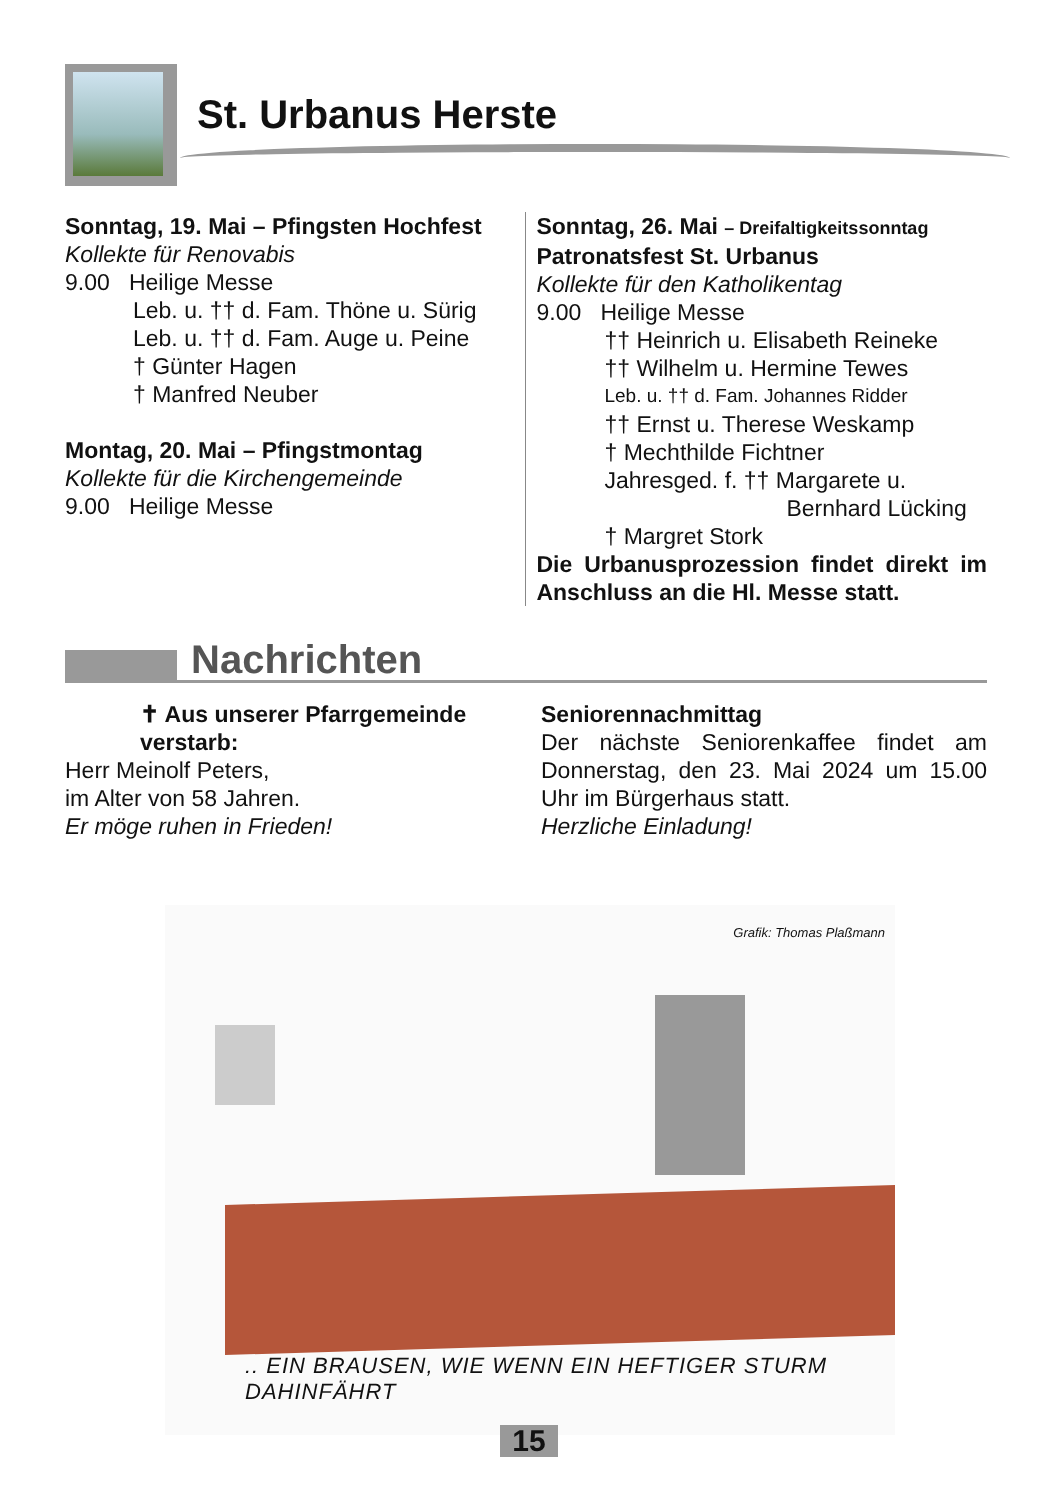St. Urbanus Herste
Sonntag, 19. Mai – Pfingsten Hochfest
Kollekte für Renovabis
9.00 Heilige Messe
Leb. u. †† d. Fam. Thöne u. Sürig
Leb. u. †† d. Fam. Auge u. Peine
† Günter Hagen
† Manfred Neuber
Montag, 20. Mai – Pfingstmontag
Kollekte für die Kirchengemeinde
9.00 Heilige Messe
Sonntag, 26. Mai – Dreifaltigkeitssonntag
Patronatsfest St. Urbanus
Kollekte für den Katholikentag
9.00 Heilige Messe
†† Heinrich u. Elisabeth Reineke
†† Wilhelm u. Hermine Tewes
Leb. u. †† d. Fam. Johannes Ridder
†† Ernst u. Therese Weskamp
† Mechthilde Fichtner
Jahresged. f. †† Margarete u.
Bernhard Lücking
† Margret Stork
Die Urbanusprozession findet direkt im Anschluss an die Hl. Messe statt.
Nachrichten
✝ Aus unserer Pfarrgemeinde verstarb:
Herr Meinolf Peters,
im Alter von 58 Jahren.
Er möge ruhen in Frieden!
Seniorennachmittag
Der nächste Seniorenkaffee findet am Donnerstag, den 23. Mai 2024 um 15.00 Uhr im Bürgerhaus statt.
Herzliche Einladung!
Grafik: Thomas Plaßmann
.. EIN BRAUSEN, WIE WENN EIN HEFTIGER STURM DAHINFÄHRT
15